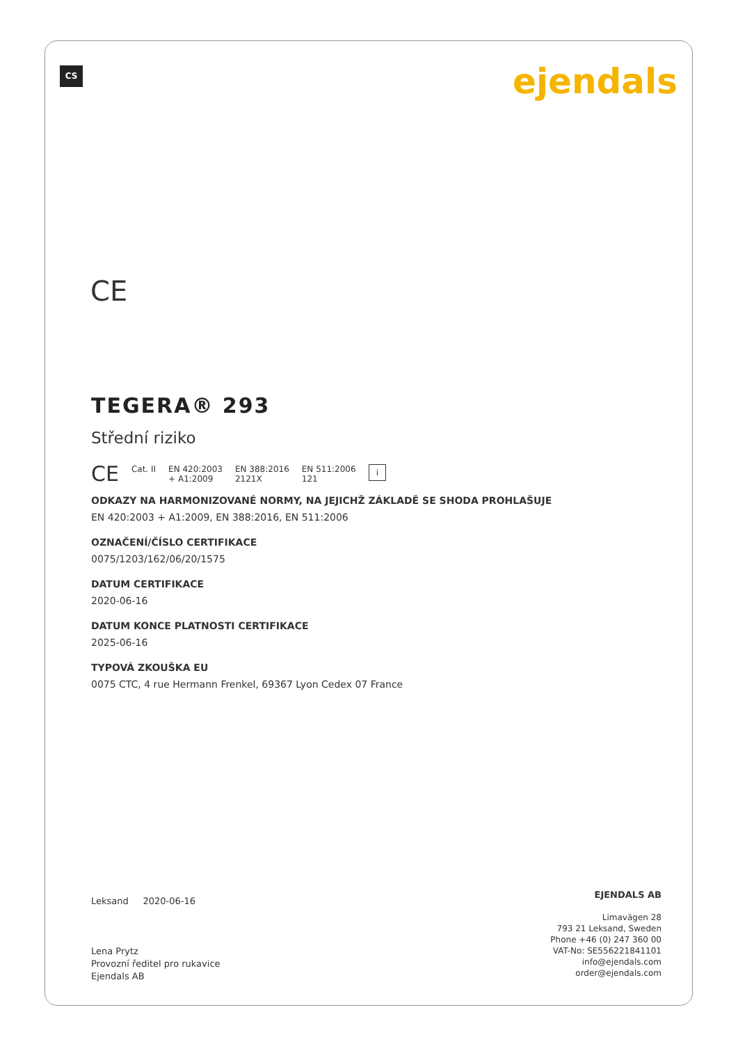CS ejendals
CE
TEGERA® 293
Střední riziko
CE Cat. II EN 420:2003
+ A1:2009 EN 388:2016
2121X EN 511:2006
121 i
ODKAZY NA HARMONIZOVANÉ NORMY, NA JEJICHŽ ZÁKLADĚ SE SHODA PROHLAŠUJE
EN 420:2003 + A1:2009, EN 388:2016, EN 511:2006
OZNAČENÍ/ČÍSLO CERTIFIKACE
0075/1203/162/06/20/1575
DATUM CERTIFIKACE
2020-06-16
DATUM KONCE PLATNOSTI CERTIFIKACE
2025-06-16
TYPOVÁ ZKOUŠKA EU
0075 CTC, 4 rue Hermann Frenkel, 69367 Lyon Cedex 07 France
Leksand 2020-06-16
Lena Prytz
Provozní ředitel pro rukavice
Ejendals AB
EJENDALS AB
Limavägen 28
793 21 Leksand, Sweden
Phone +46 (0) 247 360 00
VAT-No: SE556221841101
info@ejendals.com
order@ejendals.com